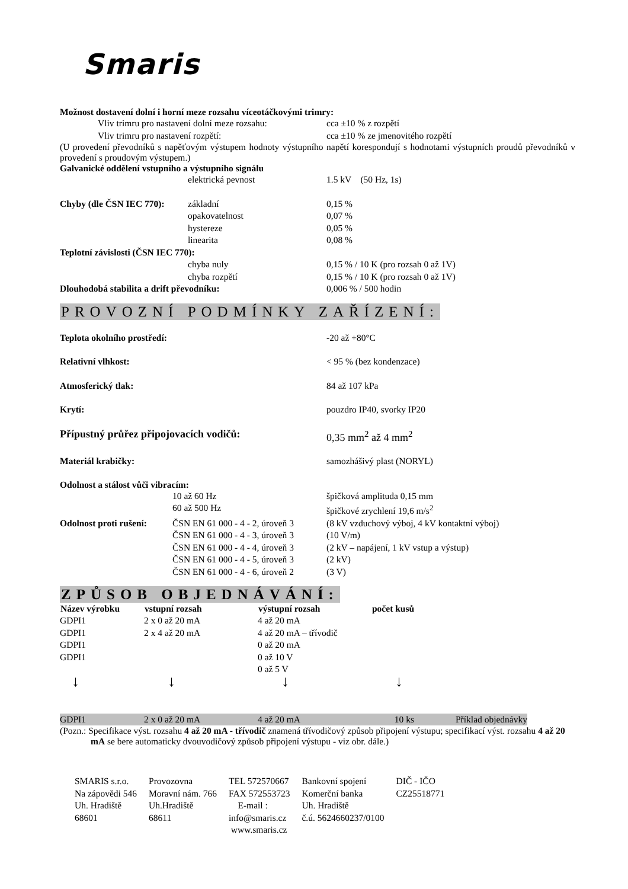Smaris
Možnost dostavení dolní i horní meze rozsahu víceotáčkovými trimry:
| Vliv trimru pro nastavení dolní meze rozsahu: | cca ±10 % z rozpětí |
| Vliv trimru pro nastavení rozpětí: | cca ±10 % ze jmenovitého rozpětí |
(U provedení převodníků s napěťovým výstupem hodnoty výstupního napětí korespondují s hodnotami výstupních proudů převodníků v provedení s proudovým výstupem.)
Galvanické oddělení vstupního a výstupního signálu
| | elektrická pevnost | 1.5 kV (50 Hz, 1s) |
| Chyby (dle ČSN IEC 770): | základní | 0,15 % |
| | opakovatelnost | 0,07 % |
| | hystereze | 0,05 % |
| | linearita | 0,08 % |
| Teplotní závislosti (ČSN IEC 770): | | |
| | chyba nuly | 0,15 % / 10 K (pro rozsah 0 až 1V) |
| | chyba rozpětí | 0,15 % / 10 K (pro rozsah 0 až 1V) |
| Dlouhodobá stabilita a drift převodníku: | | 0,006 % / 500 hodin |
PROVOZNÍ PODMÍNKY ZAŘÍZENÍ:
| Teplota okolního prostředí: | -20 až +80°C |
| Relativní vlhkost: | < 95 % (bez kondenzace) |
| Atmosferický tlak: | 84 až 107 kPa |
| Krytí: | pouzdro IP40, svorky IP20 |
| Přípustný průřez připojovacích vodičů: | 0,35 mm<sup>2</sup> až 4 mm<sup>2</sup> |
| Materiál krabičky: | samozhášivý plast (NORYL) |
Odolnost a stálost vůči vibracím:
| | 10 až 60 Hz | špičková amplituda 0,15 mm |
| | 60 až 500 Hz | špičkové zrychlení 19,6 m/s<sup>2</sup> |
| Odolnost proti rušení: | ČSN EN 61 000 - 4 - 2, úroveň 3 | (8 kV vzduchový výboj, 4 kV kontaktní výboj) |
| | ČSN EN 61 000 - 4 - 3, úroveň 3 | (10 V/m) |
| | ČSN EN 61 000 - 4 - 4, úroveň 3 | (2 kV – napájení, 1 kV vstup a výstup) |
| | ČSN EN 61 000 - 4 - 5, úroveň 3 | (2 kV) |
| | ČSN EN 61 000 - 4 - 6, úroveň 2 | (3 V) |
ZPŮSOB OBJEDNÁVÁNÍ:
| Název výrobku | vstupní rozsah | výstupní rozsah | počet kusů | |
| --- | --- | --- | --- | --- |
| GDPI1 | 2 x 0 až 20 mA | 4 až 20 mA | | |
| GDPI1 | 2 x 4 až 20 mA | 4 až 20 mA – třívodič | | |
| GDPI1 | | 0 až 20 mA | | |
| GDPI1 | | 0 až 10 V | | |
| | | 0 až 5 V | | |
| ↓ | ↓ | ↓ | ↓ | |
| GDPI1 | 2 x 0 až 20 mA | 4 až 20 mA | 10 ks | Příklad objednávky |
(Pozn.: Specifikace výst. rozsahu 4 až 20 mA - třívodič znamená třívodičový způsob připojení výstupu; specifikací výst. rozsahu 4 až 20 mA se bere automaticky dvouvodičový způsob připojení výstupu - viz obr. dále.)
| SMARIS s.r.o. Na zápovědi 546 Uh. Hradiště 68601 | Provozovna Moravní nám. 766 Uh.Hradiště 68611 | TEL 572570667 FAX 572553723 E-mail : info@smaris.cz www.smaris.cz | Bankovní spojení Komerční banka Uh. Hradiště č.ú. 5624660237/0100 | DIČ - IČO CZ25518771 |